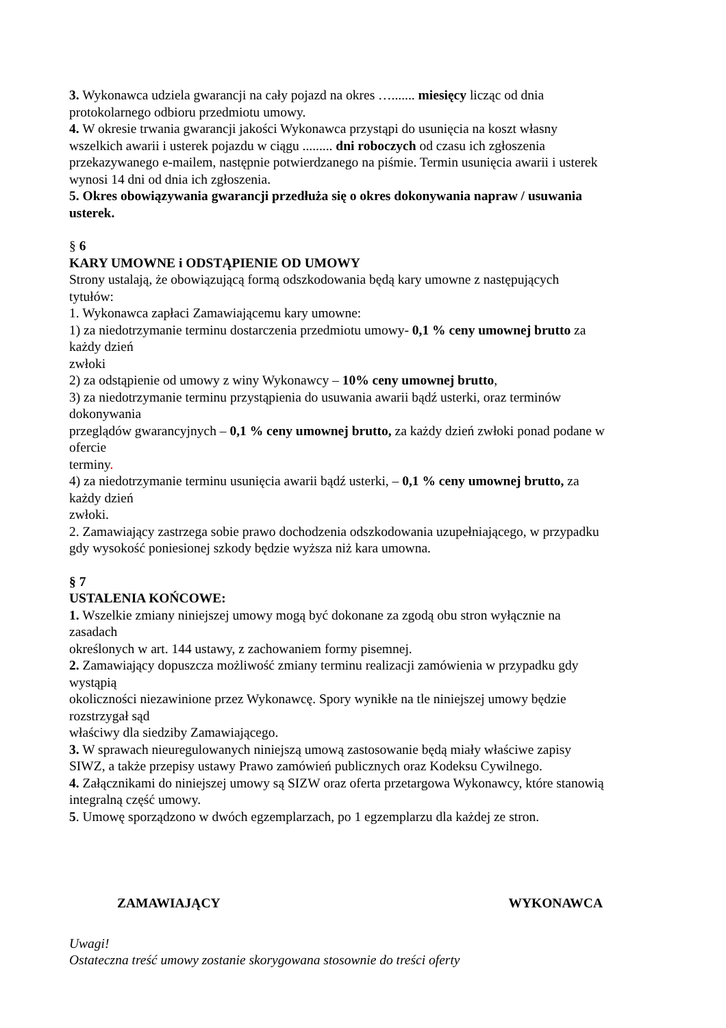3. Wykonawca udziela gwarancji na cały pojazd na okres …....... miesięcy licząc od dnia
protokolarnego odbioru przedmiotu umowy.
4. W okresie trwania gwarancji jakości Wykonawca przystąpi do usunięcia na koszt własny
wszelkich awarii i usterek pojazdu w ciągu ......... dni roboczych od czasu ich zgłoszenia
przekazywanego e-mailem, następnie potwierdzanego na piśmie. Termin usunięcia awarii i usterek
wynosi 14 dni od dnia ich zgłoszenia.
5. Okres obowiązywania gwarancji przedłuża się o okres dokonywania napraw / usuwania
usterek.
§ 6
KARY UMOWNE i ODSTĄPIENIE OD UMOWY
Strony ustalają, że obowiązującą formą odszkodowania będą kary umowne z następujących
tytułów:
1. Wykonawca zapłaci Zamawiającemu kary umowne:
1) za niedotrzymanie terminu dostarczenia przedmiotu umowy- 0,1 % ceny umownej brutto za
każdy dzień
zwłoki
2) za odstąpienie od umowy z winy Wykonawcy – 10% ceny umownej brutto,
3) za niedotrzymanie terminu przystąpienia do usuwania awarii bądź usterki, oraz terminów
dokonywania
przeglądów gwarancyjnych – 0,1 % ceny umownej brutto, za każdy dzień zwłoki ponad podane w
ofercie
terminy.
4) za niedotrzymanie terminu usunięcia awarii bądź usterki, – 0,1 % ceny umownej brutto, za
każdy dzień
zwłoki.
2. Zamawiający zastrzega sobie prawo dochodzenia odszkodowania uzupełniającego, w przypadku
gdy wysokość poniesionej szkody będzie wyższa niż kara umowna.
§ 7
USTALENIA KOŃCOWE:
1. Wszelkie zmiany niniejszej umowy mogą być dokonane za zgodą obu stron wyłącznie na
zasadach
określonych w art. 144 ustawy, z zachowaniem formy pisemnej.
2. Zamawiający dopuszcza możliwość zmiany terminu realizacji zamówienia w przypadku gdy
wystąpią
okoliczności niezawinione przez Wykonawcę. Spory wynikłe na tle niniejszej umowy będzie
rozstrzygał sąd
właściwy dla siedziby Zamawiającego.
3. W sprawach nieuregulowanych niniejszą umową zastosowanie będą miały właściwe zapisy
SIWZ, a także przepisy ustawy Prawo zamówień publicznych oraz Kodeksu Cywilnego.
4. Załącznikami do niniejszej umowy są SIZW oraz oferta przetargowa Wykonawcy, które stanowią
integralną część umowy.
5. Umowę sporządzono w dwóch egzemplarzach, po 1 egzemplarzu dla każdej ze stron.
ZAMAWIAJĄCY WYKONAWCA
Uwagi!
Ostateczna treść umowy zostanie skorygowana stosownie do treści oferty